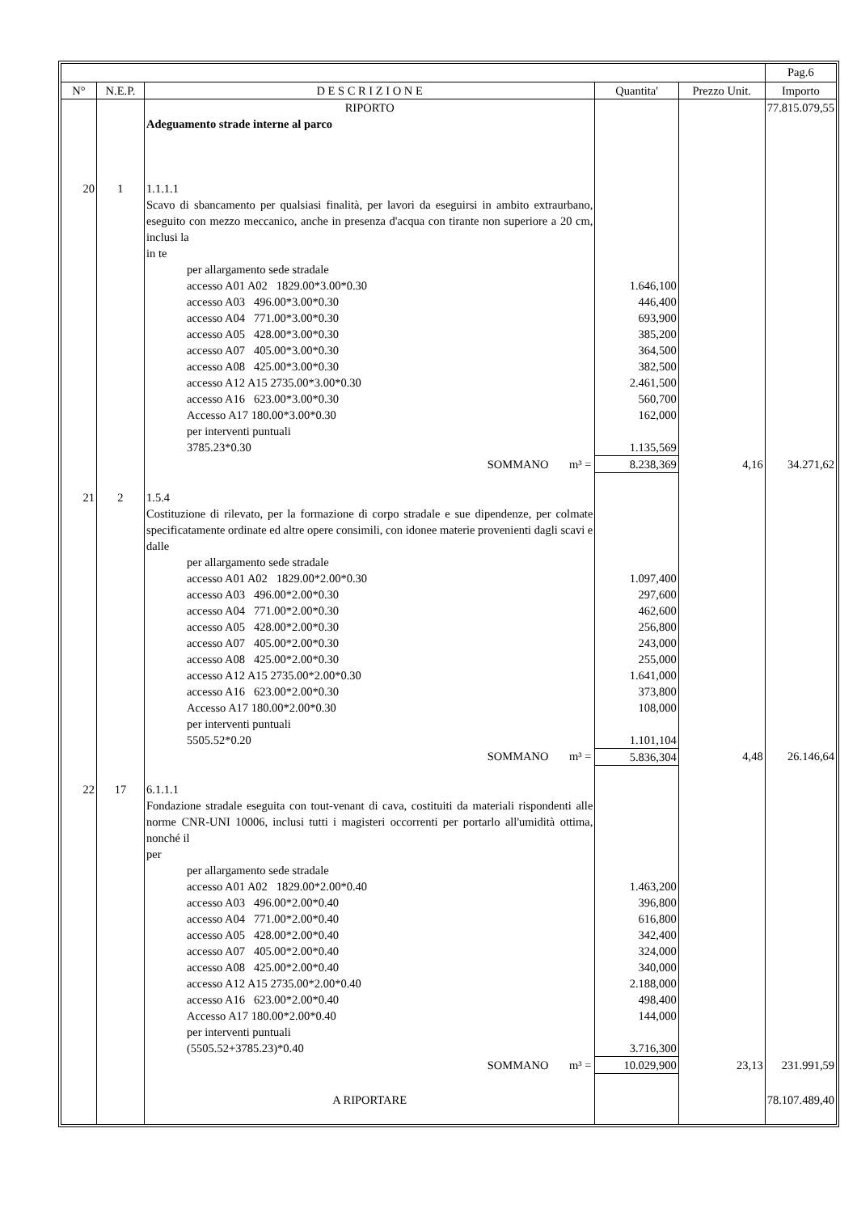| | | | | | Pag.6 |
| --- | --- | --- | --- | --- | --- |
| N° | N.E.P. | D E S C R I Z I O N E | Quantita' | Prezzo Unit. | Importo |
| | | RIPORTO | | | 77.815.079,55 |
| | | Adeguamento strade interne al parco | | | |
| 20 | 1 | 1.1.1.1 Scavo di sbancamento per qualsiasi finalità, per lavori da eseguirsi in ambito extraurbano, eseguito con mezzo meccanico, anche in presenza d'acqua con tirante non superiore a 20 cm, inclusi la in te | | | |
| | | per allargamento sede stradale | | | |
| | | accesso A01 A02 1829.00*3.00*0.30 | 1.646,100 | | |
| | | accesso A03 496.00*3.00*0.30 | 446,400 | | |
| | | accesso A04 771.00*3.00*0.30 | 693,900 | | |
| | | accesso A05 428.00*3.00*0.30 | 385,200 | | |
| | | accesso A07 405.00*3.00*0.30 | 364,500 | | |
| | | accesso A08 425.00*3.00*0.30 | 382,500 | | |
| | | accesso A12 A15 2735.00*3.00*0.30 | 2.461,500 | | |
| | | accesso A16 623.00*3.00*0.30 | 560,700 | | |
| | | Accesso A17 180.00*3.00*0.30 | 162,000 | | |
| | | per interventi puntuali | | | |
| | | 3785.23*0.30 | 1.135,569 | | |
| | | SOMMANO m³ = | 8.238,369 | 4,16 | 34.271,62 |
| 21 | 2 | 1.5.4 Costituzione di rilevato, per la formazione di corpo stradale e sue dipendenze, per colmate specificatamente ordinate ed altre opere consimili, con idonee materie provenienti dagli scavi e dalle | | | |
| | | per allargamento sede stradale | | | |
| | | accesso A01 A02 1829.00*2.00*0.30 | 1.097,400 | | |
| | | accesso A03 496.00*2.00*0.30 | 297,600 | | |
| | | accesso A04 771.00*2.00*0.30 | 462,600 | | |
| | | accesso A05 428.00*2.00*0.30 | 256,800 | | |
| | | accesso A07 405.00*2.00*0.30 | 243,000 | | |
| | | accesso A08 425.00*2.00*0.30 | 255,000 | | |
| | | accesso A12 A15 2735.00*2.00*0.30 | 1.641,000 | | |
| | | accesso A16 623.00*2.00*0.30 | 373,800 | | |
| | | Accesso A17 180.00*2.00*0.30 | 108,000 | | |
| | | per interventi puntuali | | | |
| | | 5505.52*0.20 | 1.101,104 | | |
| | | SOMMANO m³ = | 5.836,304 | 4,48 | 26.146,64 |
| 22 | 17 | 6.1.1.1 Fondazione stradale eseguita con tout-venant di cava, costituiti da materiali rispondenti alle norme CNR-UNI 10006, inclusi tutti i magisteri occorrenti per portarlo all'umidità ottima, nonché il per | | | |
| | | per allargamento sede stradale | | | |
| | | accesso A01 A02 1829.00*2.00*0.40 | 1.463,200 | | |
| | | accesso A03 496.00*2.00*0.40 | 396,800 | | |
| | | accesso A04 771.00*2.00*0.40 | 616,800 | | |
| | | accesso A05 428.00*2.00*0.40 | 342,400 | | |
| | | accesso A07 405.00*2.00*0.40 | 324,000 | | |
| | | accesso A08 425.00*2.00*0.40 | 340,000 | | |
| | | accesso A12 A15 2735.00*2.00*0.40 | 2.188,000 | | |
| | | accesso A16 623.00*2.00*0.40 | 498,400 | | |
| | | Accesso A17 180.00*2.00*0.40 | 144,000 | | |
| | | per interventi puntuali | | | |
| | | (5505.52+3785.23)*0.40 | 3.716,300 | | |
| | | SOMMANO m³ = | 10.029,900 | 23,13 | 231.991,59 |
| | | A RIPORTARE | | | 78.107.489,40 |